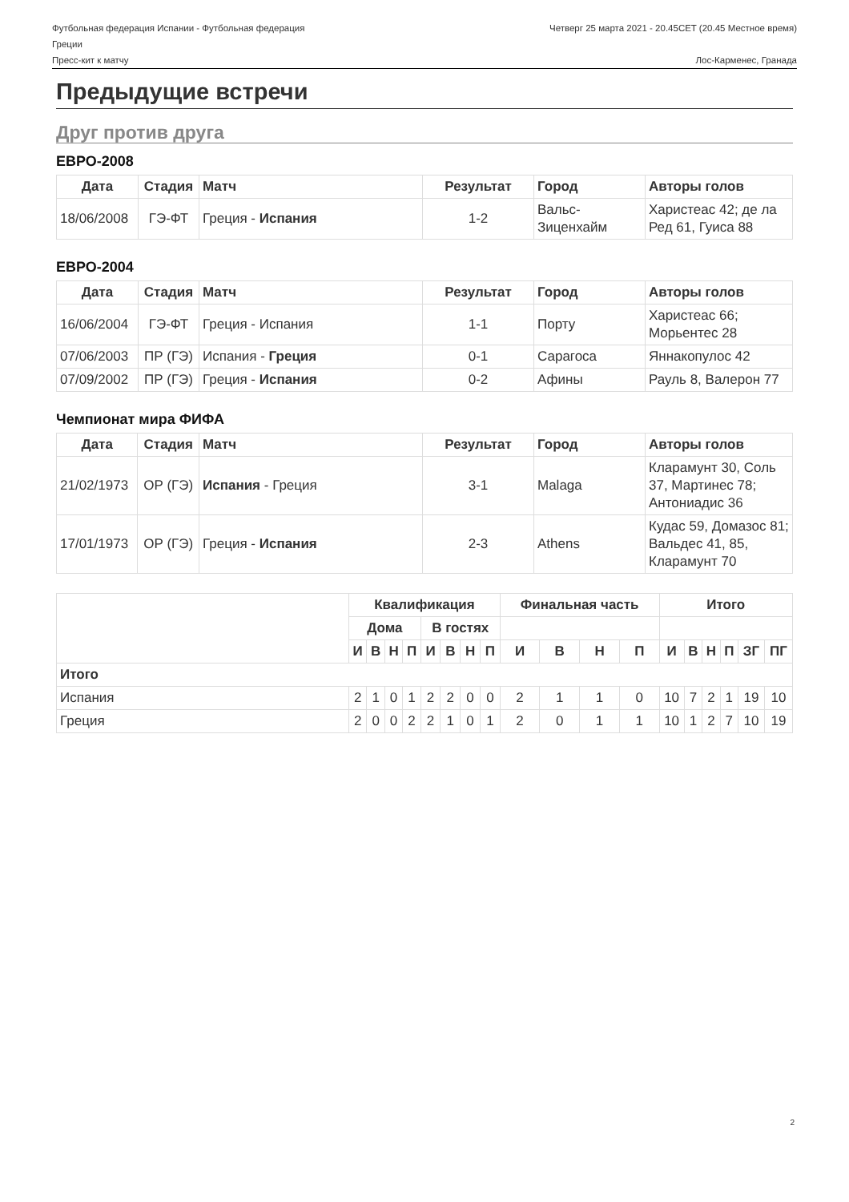Футбольная федерация Испании - Футбольная федерация
Греции
Четверг 25 марта 2021 - 20.45CET (20.45 Местное время)
Пресс-кит к матчу Лос-Карменес, Гранада
Предыдущие встречи
Друг против друга
ЕВРО-2008
| Дата | Стадия | Матч | Результат | Город | Авторы голов |
| --- | --- | --- | --- | --- | --- |
| 18/06/2008 | ГЭ-ФТ | Греция - Испания | 1-2 | Вальс-Зиценхайм | Харистеас 42; де ла Ред 61, Гуиса 88 |
ЕВРО-2004
| Дата | Стадия | Матч | Результат | Город | Авторы голов |
| --- | --- | --- | --- | --- | --- |
| 16/06/2004 | ГЭ-ФТ | Греция - Испания | 1-1 | Порту | Харистеас 66; Морьентес 28 |
| 07/06/2003 | ПР (ГЭ) | Испания - Греция | 0-1 | Сарагоса | Яннакопулос 42 |
| 07/09/2002 | ПР (ГЭ) | Греция - Испания | 0-2 | Афины | Рауль 8, Валерон 77 |
Чемпионат мира ФИФА
| Дата | Стадия | Матч | Результат | Город | Авторы голов |
| --- | --- | --- | --- | --- | --- |
| 21/02/1973 | ОР (ГЭ) | Испания - Греция | 3-1 | Malaga | Кларамунт 30, Соль 37, Мартинес 78; Антониадис 36 |
| 17/01/1973 | ОР (ГЭ) | Греция - Испания | 2-3 | Athens | Кудас 59, Домазос 81; Вальдес 41, 85, Кларамунт 70 |
| | Квалификация | | | | | | | | Финальная часть | | | | Итого | | | | | |
| | Дома | | | | В гостях | | | | | | | | | | | | | |
| | И | В | Н | П | И | В | Н | П | И | В | Н | П | И | В | Н | П | ЗГ | ПГ |
| Итого | | | | | | | | | | | | | | | | | | |
| Испания | 2 | 1 | 0 | 1 | 2 | 2 | 0 | 0 | 2 | 1 | 1 | 0 | 10 | 7 | 2 | 1 | 19 | 10 |
| Греция | 2 | 0 | 0 | 2 | 2 | 1 | 0 | 1 | 2 | 0 | 1 | 1 | 10 | 1 | 2 | 7 | 10 | 19 |
2